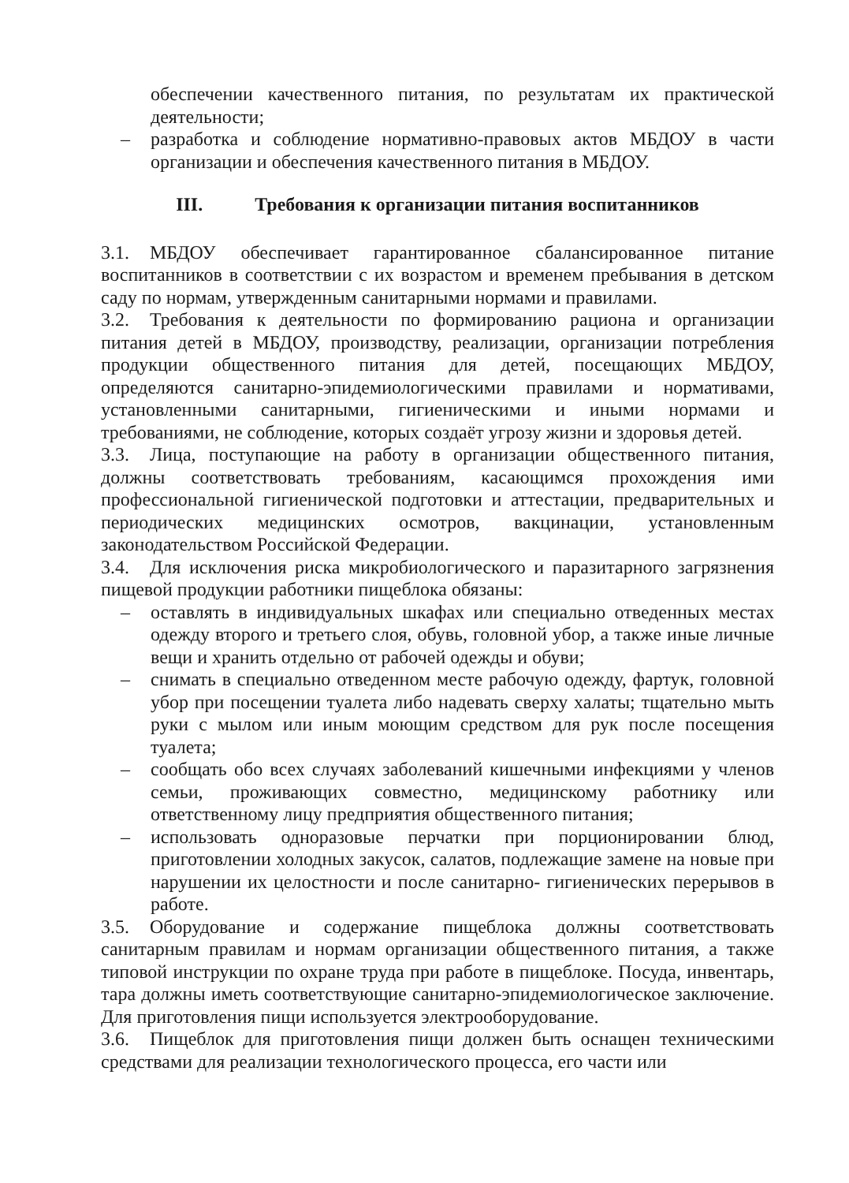обеспечении качественного питания, по результатам их практической деятельности;
– разработка и соблюдение нормативно-правовых актов МБДОУ в части организации и обеспечения качественного питания в МБДОУ.
III. Требования к организации питания воспитанников
3.1. МБДОУ обеспечивает гарантированное сбалансированное питание воспитанников в соответствии с их возрастом и временем пребывания в детском саду по нормам, утвержденным санитарными нормами и правилами.
3.2. Требования к деятельности по формированию рациона и организации питания детей в МБДОУ, производству, реализации, организации потребления продукции общественного питания для детей, посещающих МБДОУ, определяются санитарно-эпидемиологическими правилами и нормативами, установленными санитарными, гигиеническими и иными нормами и требованиями, не соблюдение, которых создаёт угрозу жизни и здоровья детей.
3.3. Лица, поступающие на работу в организации общественного питания, должны соответствовать требованиям, касающимся прохождения ими профессиональной гигиенической подготовки и аттестации, предварительных и периодических медицинских осмотров, вакцинации, установленным законодательством Российской Федерации.
3.4. Для исключения риска микробиологического и паразитарного загрязнения пищевой продукции работники пищеблока обязаны:
– оставлять в индивидуальных шкафах или специально отведенных местах одежду второго и третьего слоя, обувь, головной убор, а также иные личные вещи и хранить отдельно от рабочей одежды и обуви;
– снимать в специально отведенном месте рабочую одежду, фартук, головной убор при посещении туалета либо надевать сверху халаты; тщательно мыть руки с мылом или иным моющим средством для рук после посещения туалета;
– сообщать обо всех случаях заболеваний кишечными инфекциями у членов семьи, проживающих совместно, медицинскому работнику или ответственному лицу предприятия общественного питания;
– использовать одноразовые перчатки при порционировании блюд, приготовлении холодных закусок, салатов, подлежащие замене на новые при нарушении их целостности и после санитарно- гигиенических перерывов в работе.
3.5. Оборудование и содержание пищеблока должны соответствовать санитарным правилам и нормам организации общественного питания, а также типовой инструкции по охране труда при работе в пищеблоке. Посуда, инвентарь, тара должны иметь соответствующие санитарно-эпидемиологическое заключение. Для приготовления пищи используется электрооборудование.
3.6. Пищеблок для приготовления пищи должен быть оснащен техническими средствами для реализации технологического процесса, его части или